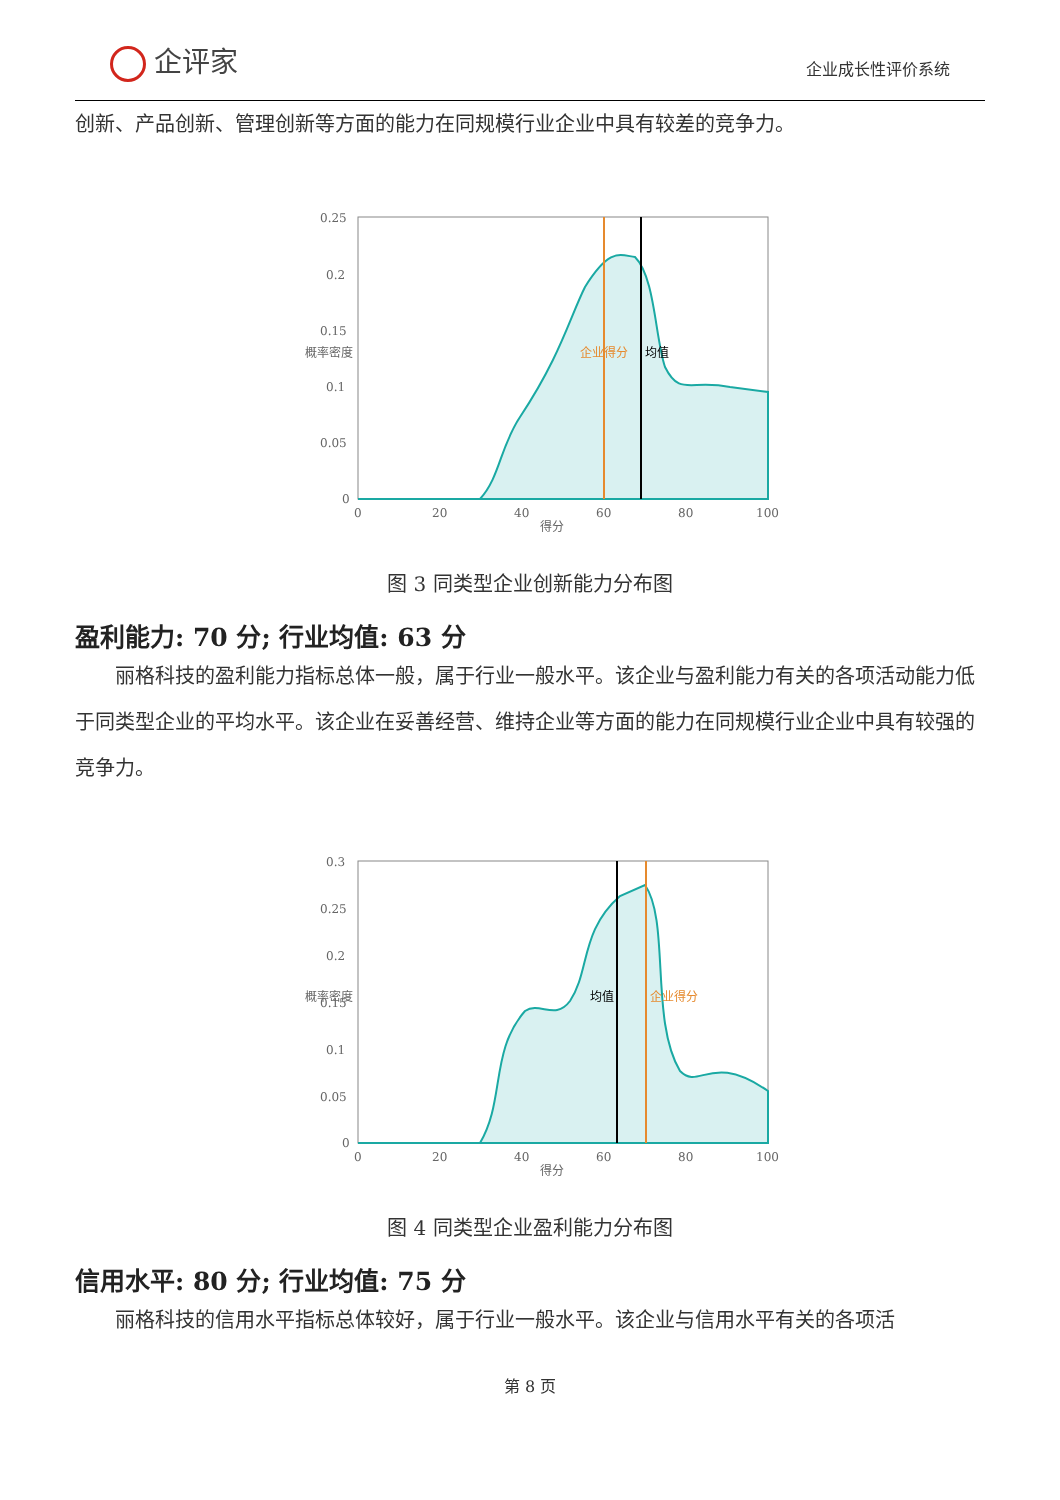企评家
企业成长性评价系统
创新、产品创新、管理创新等方面的能力在同规模行业企业中具有较差的竞争力。
0.25
0.2
0.15
0.1
0.05
0
0
20
40
60
80
100
得分
概率密度
企业得分
均值
图 3 同类型企业创新能力分布图
盈利能力: 70 分; 行业均值: 63 分
丽格科技的盈利能力指标总体一般，属于行业一般水平。该企业与盈利能力有关的各项活动能力低于同类型企业的平均水平。该企业在妥善经营、维持企业等方面的能力在同规模行业企业中具有较强的竞争力。
0.3
0.25
0.2
0.15
0.1
0.05
0
0
20
40
60
80
100
得分
概率密度
均值
企业得分
图 4 同类型企业盈利能力分布图
信用水平: 80 分; 行业均值: 75 分
丽格科技的信用水平指标总体较好，属于行业一般水平。该企业与信用水平有关的各项活
第 8 页